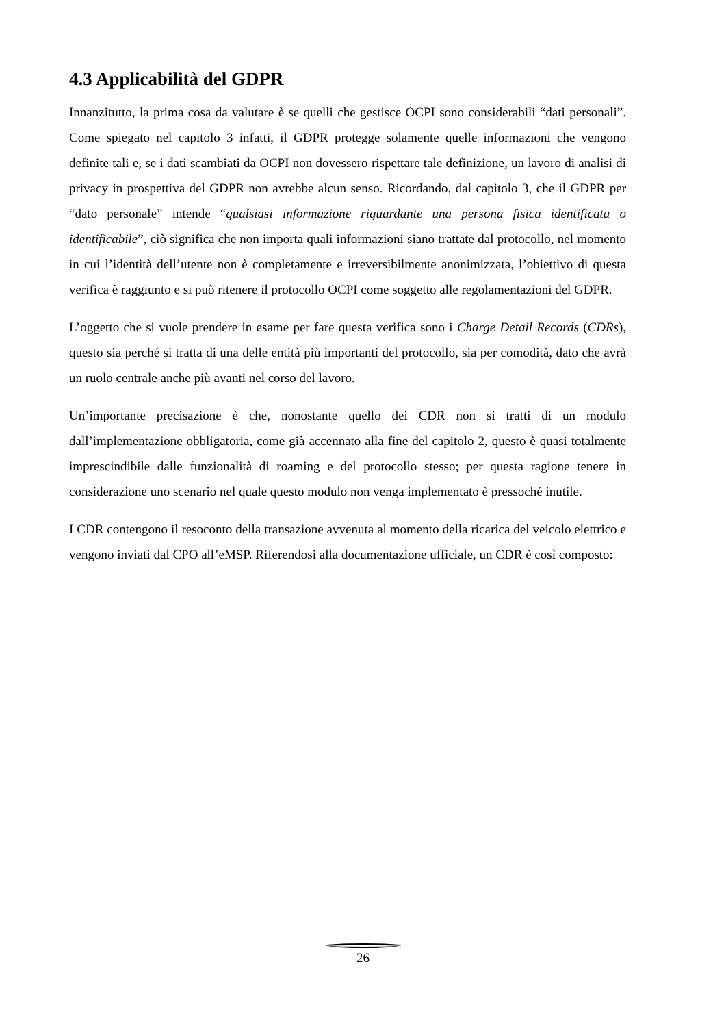4.3 Applicabilità del GDPR
Innanzitutto, la prima cosa da valutare è se quelli che gestisce OCPI sono considerabili “dati personali”. Come spiegato nel capitolo 3 infatti, il GDPR protegge solamente quelle informazioni che vengono definite tali e, se i dati scambiati da OCPI non dovessero rispettare tale definizione, un lavoro di analisi di privacy in prospettiva del GDPR non avrebbe alcun senso. Ricordando, dal capitolo 3, che il GDPR per “dato personale” intende “qualsiasi informazione riguardante una persona fisica identificata o identificabile”, ciò significa che non importa quali informazioni siano trattate dal protocollo, nel momento in cui l’identità dell’utente non è completamente e irreversibilmente anonimizzata, l’obiettivo di questa verifica è raggiunto e si può ritenere il protocollo OCPI come soggetto alle regolamentazioni del GDPR.
L’oggetto che si vuole prendere in esame per fare questa verifica sono i Charge Detail Records (CDRs), questo sia perché si tratta di una delle entità più importanti del protocollo, sia per comodità, dato che avrà un ruolo centrale anche più avanti nel corso del lavoro.
Un’importante precisazione è che, nonostante quello dei CDR non si tratti di un modulo dall’implementazione obbligatoria, come già accennato alla fine del capitolo 2, questo è quasi totalmente imprescindibile dalle funzionalità di roaming e del protocollo stesso; per questa ragione tenere in considerazione uno scenario nel quale questo modulo non venga implementato è pressoché inutile.
I CDR contengono il resoconto della transazione avvenuta al momento della ricarica del veicolo elettrico e vengono inviati dal CPO all’eMSP. Riferendosi alla documentazione ufficiale, un CDR è così composto:
26